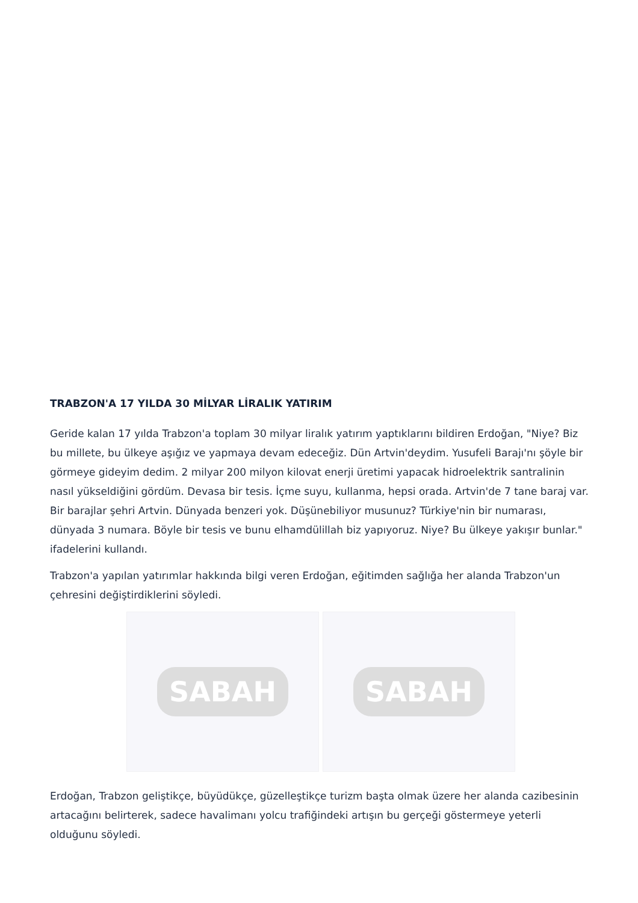TRABZON'A 17 YILDA 30 MİLYAR LİRALIK YATIRIM
Geride kalan 17 yılda Trabzon'a toplam 30 milyar liralık yatırım yaptıklarını bildiren Erdoğan, "Niye? Biz bu millete, bu ülkeye aşığız ve yapmaya devam edeceğiz. Dün Artvin'deydim. Yusufeli Barajı'nı şöyle bir görmeye gideyim dedim. 2 milyar 200 milyon kilovat enerji üretimi yapacak hidroelektrik santralinin nasıl yükseldiğini gördüm. Devasa bir tesis. İçme suyu, kullanma, hepsi orada. Artvin'de 7 tane baraj var. Bir barajlar şehri Artvin. Dünyada benzeri yok. Düşünebiliyor musunuz? Türkiye'nin bir numarası, dünyada 3 numara. Böyle bir tesis ve bunu elhamdülillah biz yapıyoruz. Niye? Bu ülkeye yakışır bunlar." ifadelerini kullandı.
Trabzon'a yapılan yatırımlar hakkında bilgi veren Erdoğan, eğitimden sağlığa her alanda Trabzon'un çehresini değiştirdiklerini söyledi.
SABAH SABAH
Erdoğan, Trabzon geliştikçe, büyüdükçe, güzelleştikçe turizm başta olmak üzere her alanda cazibesinin artacağını belirterek, sadece havalimanı yolcu trafiğindeki artışın bu gerçeği göstermeye yeterli olduğunu söyledi.